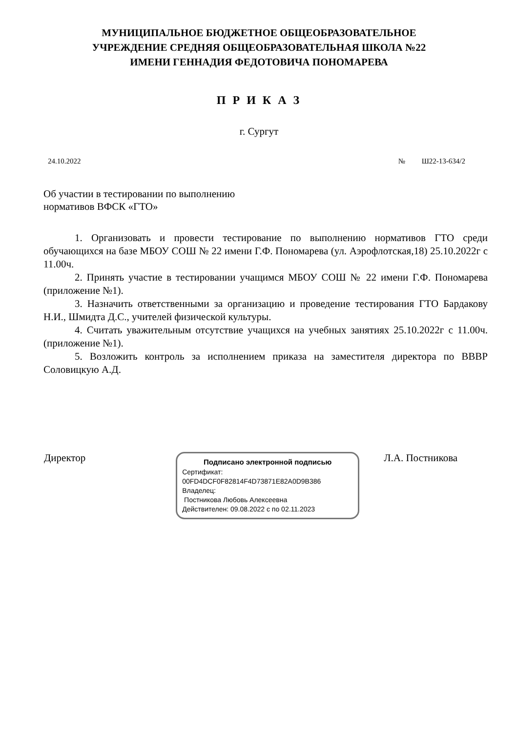МУНИЦИПАЛЬНОЕ БЮДЖЕТНОЕ ОБЩЕОБРАЗОВАТЕЛЬНОЕ
УЧРЕЖДЕНИЕ СРЕДНЯЯ ОБЩЕОБРАЗОВАТЕЛЬНАЯ ШКОЛА №22
ИМЕНИ ГЕННАДИЯ ФЕДОТОВИЧА ПОНОМАРЕВА
П Р И К А З
г. Сургут
24.10.2022 № Ш22-13-634/2
Об участии в тестировании по выполнению
нормативов ВФСК «ГТО»
1. Организовать и провести тестирование по выполнению нормативов ГТО среди обучающихся на базе МБОУ СОШ № 22 имени Г.Ф. Пономарева (ул. Аэрофлотская,18) 25.10.2022г с 11.00ч.
2. Принять участие в тестировании учащимся МБОУ СОШ № 22 имени Г.Ф. Пономарева (приложение №1).
3. Назначить ответственными за организацию и проведение тестирования ГТО Бардакову Н.И., Шмидта Д.С., учителей физической культуры.
4. Считать уважительным отсутствие учащихся на учебных занятиях 25.10.2022г с 11.00ч. (приложение №1).
5. Возложить контроль за исполнением приказа на заместителя директора по ВВВР Соловицкую А.Д.
Директор
Подписано электронной подписью
Сертификат:
00FD4DCF0F82814F4D73871E82A0D9B386
Владелец:
Постникова Любовь Алексеевна
Действителен: 09.08.2022 с по 02.11.2023
Л.А. Постникова